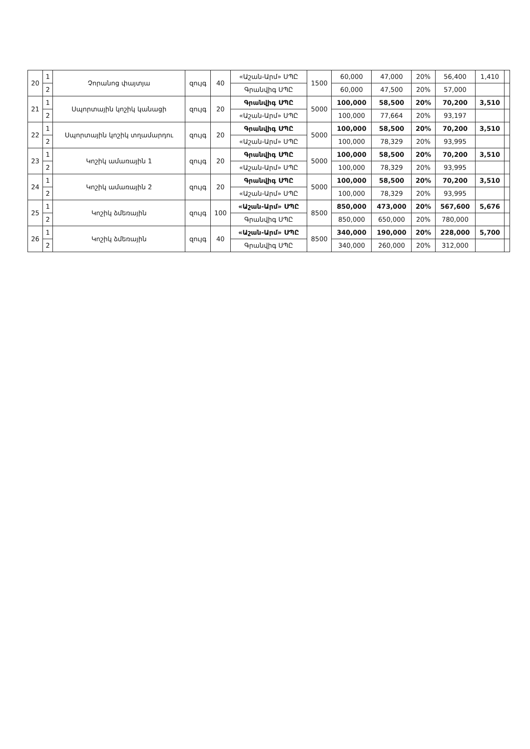| 20 | 1 | Չորանոց փայտյա | զույգ | 40 | «Աշան-Արմ» ՍՊԸ | 1500 | 60,000 | 47,000 | 20% | 56,400 | 1,410 | |
| | 2 | | | | Գրանվիգ ՍՊԸ | | 60,000 | 47,500 | 20% | 57,000 | | |
| 21 | 1 | Սպորտային կոշիկ կանացի | զույգ | 20 | Գրանվիգ ՍՊԸ | 5000 | 100,000 | 58,500 | 20% | 70,200 | 3,510 | |
| | 2 | | | | «Աշան-Արմ» ՍՊԸ | | 100,000 | 77,664 | 20% | 93,197 | | |
| 22 | 1 | Սպորտային կոշիկ տղամարդու | զույգ | 20 | Գրանվիգ ՍՊԸ | 5000 | 100,000 | 58,500 | 20% | 70,200 | 3,510 | |
| | 2 | | | | «Աշան-Արմ» ՍՊԸ | | 100,000 | 78,329 | 20% | 93,995 | | |
| 23 | 1 | Կոշիկ ամառային 1 | զույգ | 20 | Գրանվիգ ՍՊԸ | 5000 | 100,000 | 58,500 | 20% | 70,200 | 3,510 | |
| | 2 | | | | «Աշան-Արմ» ՍՊԸ | | 100,000 | 78,329 | 20% | 93,995 | | |
| 24 | 1 | Կոշիկ ամառային 2 | զույգ | 20 | Գրանվիգ ՍՊԸ | 5000 | 100,000 | 58,500 | 20% | 70,200 | 3,510 | |
| | 2 | | | | «Աշան-Արմ» ՍՊԸ | | 100,000 | 78,329 | 20% | 93,995 | | |
| 25 | 1 | Կոշիկ ձմեռային | զույգ | 100 | «Աշան-Արմ» ՍՊԸ | 8500 | 850,000 | 473,000 | 20% | 567,600 | 5,676 | |
| | 2 | | | | Գրանվիգ ՍՊԸ | | 850,000 | 650,000 | 20% | 780,000 | | |
| 26 | 1 | Կոշիկ ձմեռային | զույգ | 40 | «Աշան-Արմ» ՍՊԸ | 8500 | 340,000 | 190,000 | 20% | 228,000 | 5,700 | |
| | 2 | | | | Գրանվիգ ՍՊԸ | | 340,000 | 260,000 | 20% | 312,000 | | |